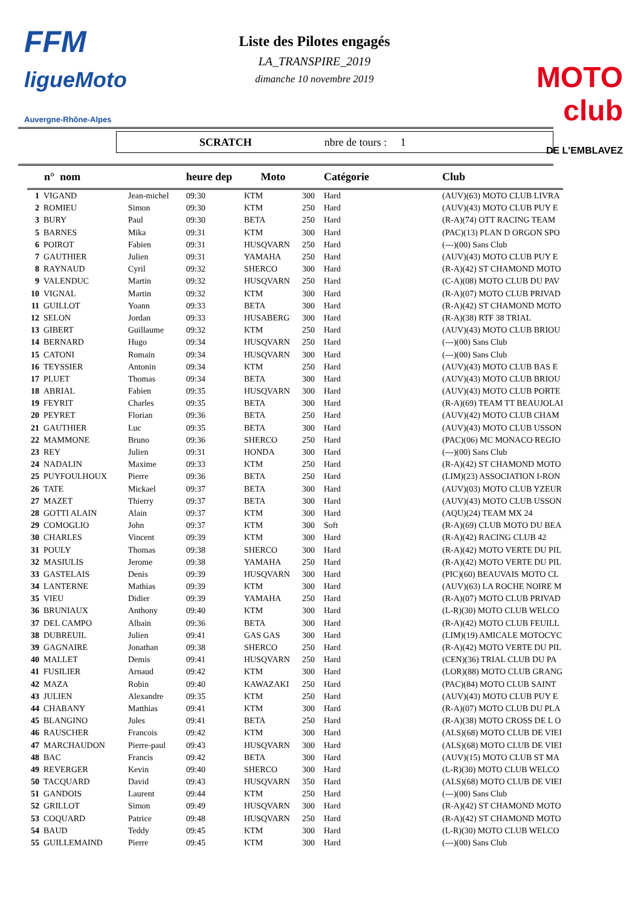FFM
ligueMoto
Auvergne-Rhône-Alpes
Liste des Pilotes engagés
LA_TRANSPIRE_2019
dimanche 10 novembre 2019
MOTO club
DE L'EMBLAVEZ
SCRATCH nbre de tours : 1
| n° nom | | | heure dep | Moto | | Catégorie | Club |
| --- | --- | --- | --- | --- | --- | --- | --- |
| 1 | VIGAND | Jean-michel | 09:30 | KTM | 300 | Hard | (AUV)(63) MOTO CLUB LIVRA |
| 2 | ROMIEU | Simon | 09:30 | KTM | 250 | Hard | (AUV)(43) MOTO CLUB PUY E |
| 3 | BURY | Paul | 09:30 | BETA | 250 | Hard | (R-A)(74) OTT RACING TEAM |
| 5 | BARNES | Mika | 09:31 | KTM | 300 | Hard | (PAC)(13) PLAN D ORGON SPO |
| 6 | POIROT | Fabien | 09:31 | HUSQVARN | 250 | Hard | (---)(00) Sans Club |
| 7 | GAUTHIER | Julien | 09:31 | YAMAHA | 250 | Hard | (AUV)(43) MOTO CLUB PUY E |
| 8 | RAYNAUD | Cyril | 09:32 | SHERCO | 300 | Hard | (R-A)(42) ST CHAMOND MOTO |
| 9 | VALENDUC | Martin | 09:32 | HUSQVARN | 250 | Hard | (C-A)(08) MOTO CLUB DU PAV |
| 10 | VIGNAL | Martin | 09:32 | KTM | 300 | Hard | (R-A)(07) MOTO CLUB PRIVAD |
| 11 | GUILLOT | Yoann | 09:33 | BETA | 300 | Hard | (R-A)(42) ST CHAMOND MOTO |
| 12 | SELON | Jordan | 09:33 | HUSABERG | 300 | Hard | (R-A)(38) RTF 38 TRIAL |
| 13 | GIBERT | Guillaume | 09:32 | KTM | 250 | Hard | (AUV)(43) MOTO CLUB BRIOU |
| 14 | BERNARD | Hugo | 09:34 | HUSQVARN | 250 | Hard | (---)(00) Sans Club |
| 15 | CATONI | Romain | 09:34 | HUSQVARN | 300 | Hard | (---)(00) Sans Club |
| 16 | TEYSSIER | Antonin | 09:34 | KTM | 250 | Hard | (AUV)(43) MOTO CLUB BAS E |
| 17 | PLUET | Thomas | 09:34 | BETA | 300 | Hard | (AUV)(43) MOTO CLUB BRIOU |
| 18 | ABRIAL | Fabien | 09:35 | HUSQVARN | 300 | Hard | (AUV)(43) MOTO CLUB PORTE |
| 19 | FEYRIT | Charles | 09:35 | BETA | 300 | Hard | (R-A)(69) TEAM TT BEAUJOLAI |
| 20 | PEYRET | Florian | 09:36 | BETA | 250 | Hard | (AUV)(42) MOTO CLUB CHAM |
| 21 | GAUTHIER | Luc | 09:35 | BETA | 300 | Hard | (AUV)(43) MOTO CLUB USSON |
| 22 | MAMMONE | Bruno | 09:36 | SHERCO | 250 | Hard | (PAC)(06) MC MONACO REGIO |
| 23 | REY | Julien | 09:31 | HONDA | 300 | Hard | (---)(00) Sans Club |
| 24 | NADALIN | Maxime | 09:33 | KTM | 250 | Hard | (R-A)(42) ST CHAMOND MOTO |
| 25 | PUYFOULHOUX | Pierre | 09:36 | BETA | 250 | Hard | (LIM)(23) ASSOCIATION I-RON |
| 26 | TATE | Mickael | 09:37 | BETA | 300 | Hard | (AUV)(03) MOTO CLUB YZEUR |
| 27 | MAZET | Thierry | 09:37 | BETA | 300 | Hard | (AUV)(43) MOTO CLUB USSON |
| 28 | GOTTI ALAIN | Alain | 09:37 | KTM | 300 | Hard | (AQU)(24) TEAM MX 24 |
| 29 | COMOGLIO | John | 09:37 | KTM | 300 | Soft | (R-A)(69) CLUB MOTO DU BEA |
| 30 | CHARLES | Vincent | 09:39 | KTM | 300 | Hard | (R-A)(42) RACING CLUB 42 |
| 31 | POULY | Thomas | 09:38 | SHERCO | 300 | Hard | (R-A)(42) MOTO VERTE DU PIL |
| 32 | MASIULIS | Jerome | 09:38 | YAMAHA | 250 | Hard | (R-A)(42) MOTO VERTE DU PIL |
| 33 | GASTELAIS | Denis | 09:39 | HUSQVARN | 300 | Hard | (PIC)(60) BEAUVAIS MOTO CL |
| 34 | LANTERNE | Mathias | 09:39 | KTM | 300 | Hard | (AUV)(63) LA ROCHE NOIRE M |
| 35 | VIEU | Didier | 09:39 | YAMAHA | 250 | Hard | (R-A)(07) MOTO CLUB PRIVAD |
| 36 | BRUNIAUX | Anthony | 09:40 | KTM | 300 | Hard | (L-R)(30) MOTO CLUB WELCO |
| 37 | DEL CAMPO | Albain | 09:36 | BETA | 300 | Hard | (R-A)(42) MOTO CLUB FEUILL |
| 38 | DUBREUIL | Julien | 09:41 | GAS GAS | 300 | Hard | (LIM)(19) AMICALE MOTOCYC |
| 39 | GAGNAIRE | Jonathan | 09:38 | SHERCO | 250 | Hard | (R-A)(42) MOTO VERTE DU PIL |
| 40 | MALLET | Demis | 09:41 | HUSQVARN | 250 | Hard | (CEN)(36) TRIAL CLUB DU PA |
| 41 | FUSILIER | Arnaud | 09:42 | KTM | 300 | Hard | (LOR)(88) MOTO CLUB GRANG |
| 42 | MAZA | Robin | 09:40 | KAWAZAKI | 250 | Hard | (PAC)(84) MOTO CLUB SAINT |
| 43 | JULIEN | Alexandre | 09:35 | KTM | 250 | Hard | (AUV)(43) MOTO CLUB PUY E |
| 44 | CHABANY | Matthias | 09:41 | KTM | 300 | Hard | (R-A)(07) MOTO CLUB DU PLA |
| 45 | BLANGINO | Jules | 09:41 | BETA | 250 | Hard | (R-A)(38) MOTO CROSS DE L O |
| 46 | RAUSCHER | Francois | 09:42 | KTM | 300 | Hard | (ALS)(68) MOTO CLUB DE VIEI |
| 47 | MARCHAUDON | Pierre-paul | 09:43 | HUSQVARN | 300 | Hard | (ALS)(68) MOTO CLUB DE VIEI |
| 48 | BAC | Francis | 09:42 | BETA | 300 | Hard | (AUV)(15) MOTO CLUB ST MA |
| 49 | REVERGER | Kevin | 09:40 | SHERCO | 300 | Hard | (L-R)(30) MOTO CLUB WELCO |
| 50 | TACQUARD | David | 09:43 | HUSQVARN | 350 | Hard | (ALS)(68) MOTO CLUB DE VIEI |
| 51 | GANDOIS | Laurent | 09:44 | KTM | 250 | Hard | (---)(00) Sans Club |
| 52 | GRILLOT | Simon | 09:49 | HUSQVARN | 300 | Hard | (R-A)(42) ST CHAMOND MOTO |
| 53 | COQUARD | Patrice | 09:48 | HUSQVARN | 250 | Hard | (R-A)(42) ST CHAMOND MOTO |
| 54 | BAUD | Teddy | 09:45 | KTM | 300 | Hard | (L-R)(30) MOTO CLUB WELCO |
| 55 | GUILLEMAIND | Pierre | 09:45 | KTM | 300 | Hard | (---)(00) Sans Club |